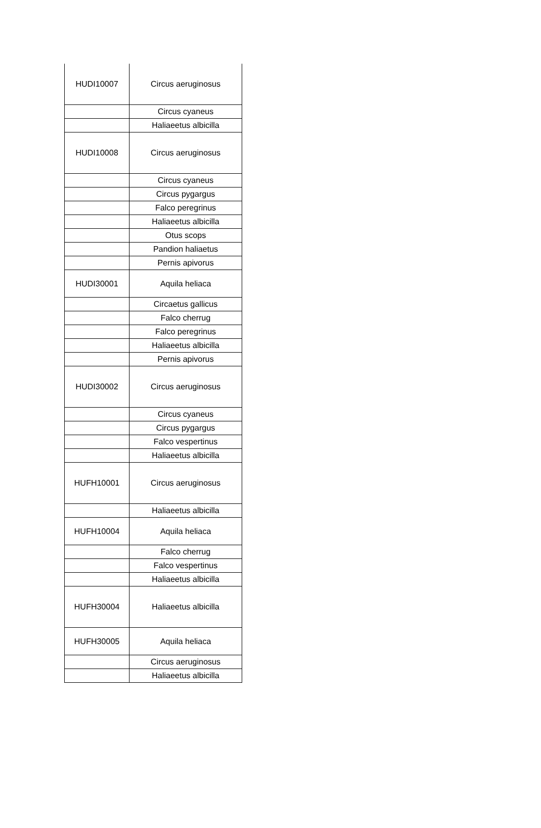| HUDI10007 | Circus aeruginosus |
| | Circus cyaneus |
| | Haliaeetus albicilla |
| HUDI10008 | Circus aeruginosus |
| | Circus cyaneus |
| | Circus pygargus |
| | Falco peregrinus |
| | Haliaeetus albicilla |
| | Otus scops |
| | Pandion haliaetus |
| | Pernis apivorus |
| HUDI30001 | Aquila heliaca |
| | Circaetus gallicus |
| | Falco cherrug |
| | Falco peregrinus |
| | Haliaeetus albicilla |
| | Pernis apivorus |
| HUDI30002 | Circus aeruginosus |
| | Circus cyaneus |
| | Circus pygargus |
| | Falco vespertinus |
| | Haliaeetus albicilla |
| HUFH10001 | Circus aeruginosus |
| | Haliaeetus albicilla |
| HUFH10004 | Aquila heliaca |
| | Falco cherrug |
| | Falco vespertinus |
| | Haliaeetus albicilla |
| HUFH30004 | Haliaeetus albicilla |
| HUFH30005 | Aquila heliaca |
| | Circus aeruginosus |
| | Haliaeetus albicilla |